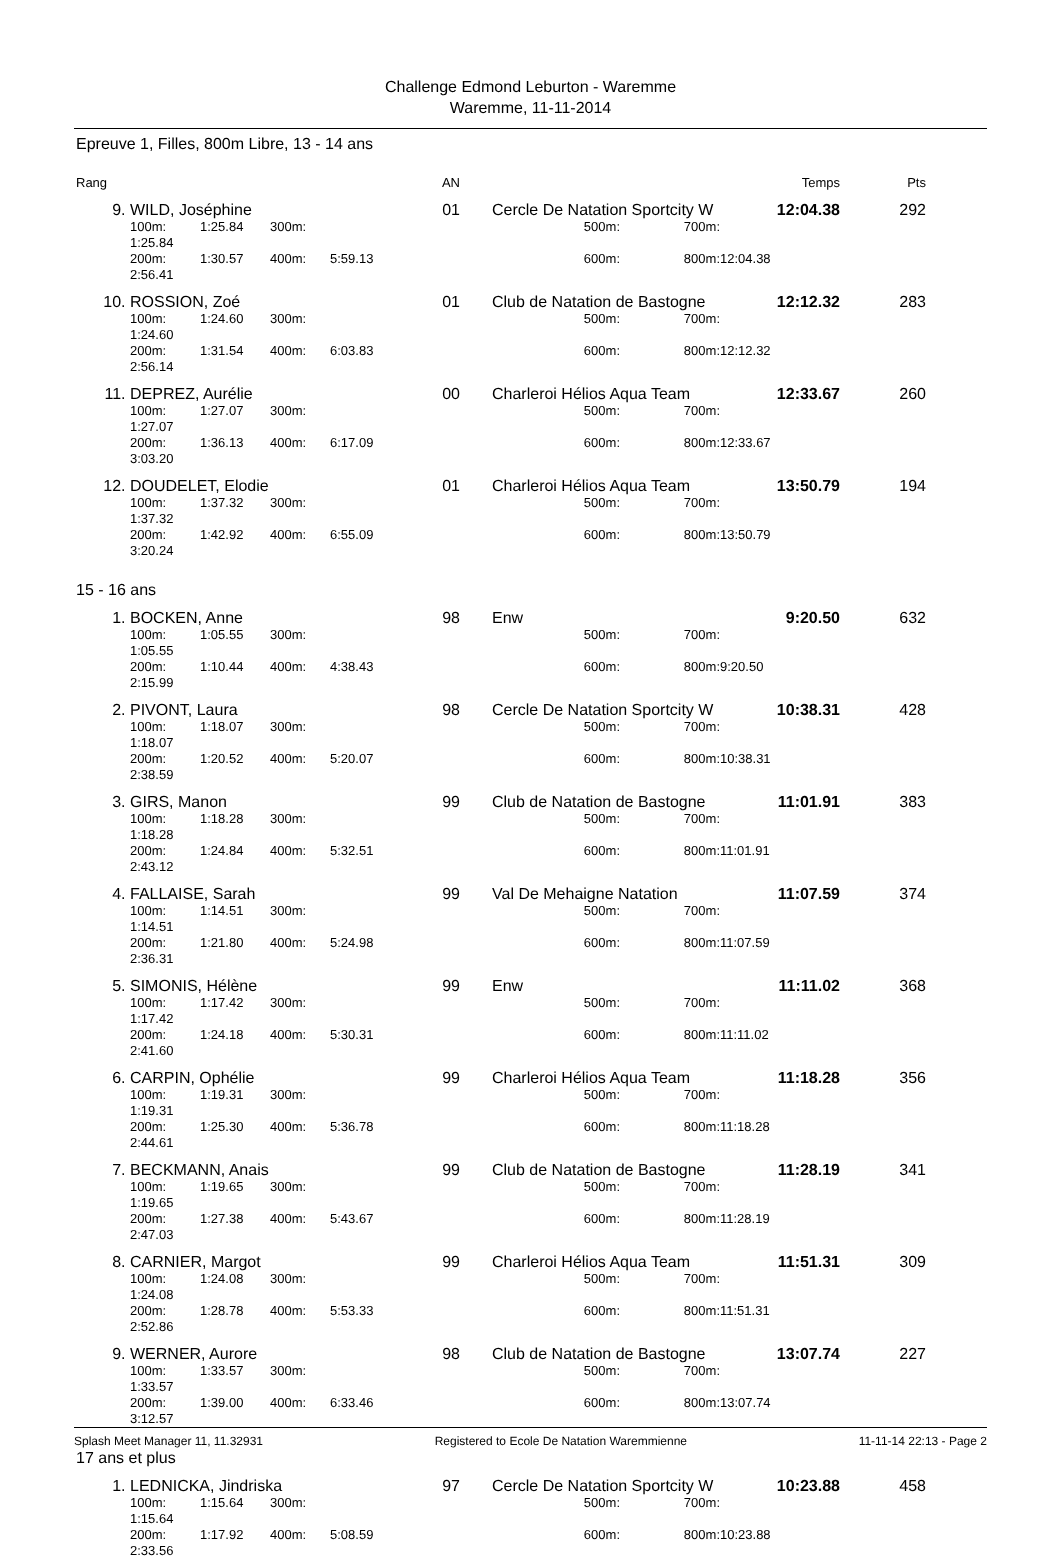Challenge Edmond Leburton - Waremme
Waremme, 11-11-2014
Epreuve 1, Filles, 800m Libre, 13 - 14 ans
| Rang | | | | | AN | | | Temps | Pts |
| 9. | WILD, Joséphine | | | | 01 | Cercle De Natation Sportcity W | | 12:04.38 | 292 |
| | 100m: 1:25.84 | 1:25.84 | 300m: | | | 500m: | 700m: | | |
| | 200m: 2:56.41 | 1:30.57 | 400m: | 5:59.13 | | 600m: | 800m: | 12:04.38 | |
| 10. | ROSSION, Zoé | | | | 01 | Club de Natation de Bastogne | | 12:12.32 | 283 |
| | 100m: 1:24.60 | 1:24.60 | 300m: | | | 500m: | 700m: | | |
| | 200m: 2:56.14 | 1:31.54 | 400m: | 6:03.83 | | 600m: | 800m: | 12:12.32 | |
| 11. | DEPREZ, Aurélie | | | | 00 | Charleroi Hélios Aqua Team | | 12:33.67 | 260 |
| | 100m: 1:27.07 | 1:27.07 | 300m: | | | 500m: | 700m: | | |
| | 200m: 3:03.20 | 1:36.13 | 400m: | 6:17.09 | | 600m: | 800m: | 12:33.67 | |
| 12. | DOUDELET, Elodie | | | | 01 | Charleroi Hélios Aqua Team | | 13:50.79 | 194 |
| | 100m: 1:37.32 | 1:37.32 | 300m: | | | 500m: | 700m: | | |
| | 200m: 3:20.24 | 1:42.92 | 400m: | 6:55.09 | | 600m: | 800m: | 13:50.79 | |
15 - 16 ans
| 1. | BOCKEN, Anne | | | | 98 | Enw | | 9:20.50 | 632 |
| | 100m: 1:05.55 | 1:05.55 | 300m: | | | 500m: | 700m: | | |
| | 200m: 2:15.99 | 1:10.44 | 400m: | 4:38.43 | | 600m: | 800m: | 9:20.50 | |
| 2. | PIVONT, Laura | | | | 98 | Cercle De Natation Sportcity W | | 10:38.31 | 428 |
| | 100m: 1:18.07 | 1:18.07 | 300m: | | | 500m: | 700m: | | |
| | 200m: 2:38.59 | 1:20.52 | 400m: | 5:20.07 | | 600m: | 800m: | 10:38.31 | |
| 3. | GIRS, Manon | | | | 99 | Club de Natation de Bastogne | | 11:01.91 | 383 |
| | 100m: 1:18.28 | 1:18.28 | 300m: | | | 500m: | 700m: | | |
| | 200m: 2:43.12 | 1:24.84 | 400m: | 5:32.51 | | 600m: | 800m: | 11:01.91 | |
| 4. | FALLAISE, Sarah | | | | 99 | Val De Mehaigne Natation | | 11:07.59 | 374 |
| | 100m: 1:14.51 | 1:14.51 | 300m: | | | 500m: | 700m: | | |
| | 200m: 2:36.31 | 1:21.80 | 400m: | 5:24.98 | | 600m: | 800m: | 11:07.59 | |
| 5. | SIMONIS, Hélène | | | | 99 | Enw | | 11:11.02 | 368 |
| | 100m: 1:17.42 | 1:17.42 | 300m: | | | 500m: | 700m: | | |
| | 200m: 2:41.60 | 1:24.18 | 400m: | 5:30.31 | | 600m: | 800m: | 11:11.02 | |
| 6. | CARPIN, Ophélie | | | | 99 | Charleroi Hélios Aqua Team | | 11:18.28 | 356 |
| | 100m: 1:19.31 | 1:19.31 | 300m: | | | 500m: | 700m: | | |
| | 200m: 2:44.61 | 1:25.30 | 400m: | 5:36.78 | | 600m: | 800m: | 11:18.28 | |
| 7. | BECKMANN, Anais | | | | 99 | Club de Natation de Bastogne | | 11:28.19 | 341 |
| | 100m: 1:19.65 | 1:19.65 | 300m: | | | 500m: | 700m: | | |
| | 200m: 2:47.03 | 1:27.38 | 400m: | 5:43.67 | | 600m: | 800m: | 11:28.19 | |
| 8. | CARNIER, Margot | | | | 99 | Charleroi Hélios Aqua Team | | 11:51.31 | 309 |
| | 100m: 1:24.08 | 1:24.08 | 300m: | | | 500m: | 700m: | | |
| | 200m: 2:52.86 | 1:28.78 | 400m: | 5:53.33 | | 600m: | 800m: | 11:51.31 | |
| 9. | WERNER, Aurore | | | | 98 | Club de Natation de Bastogne | | 13:07.74 | 227 |
| | 100m: 1:33.57 | 1:33.57 | 300m: | | | 500m: | 700m: | | |
| | 200m: 3:12.57 | 1:39.00 | 400m: | 6:33.46 | | 600m: | 800m: | 13:07.74 | |
17 ans et plus
| 1. | LEDNICKA, Jindriska | | | | 97 | Cercle De Natation Sportcity W | | 10:23.88 | 458 |
| | 100m: 1:15.64 | 1:15.64 | 300m: | | | 500m: | 700m: | | |
| | 200m: 2:33.56 | 1:17.92 | 400m: | 5:08.59 | | 600m: | 800m: | 10:23.88 | |
Splash Meet Manager 11, 11.32931 Registered to Ecole De Natation Waremmienne 11-11-14 22:13 - Page 2